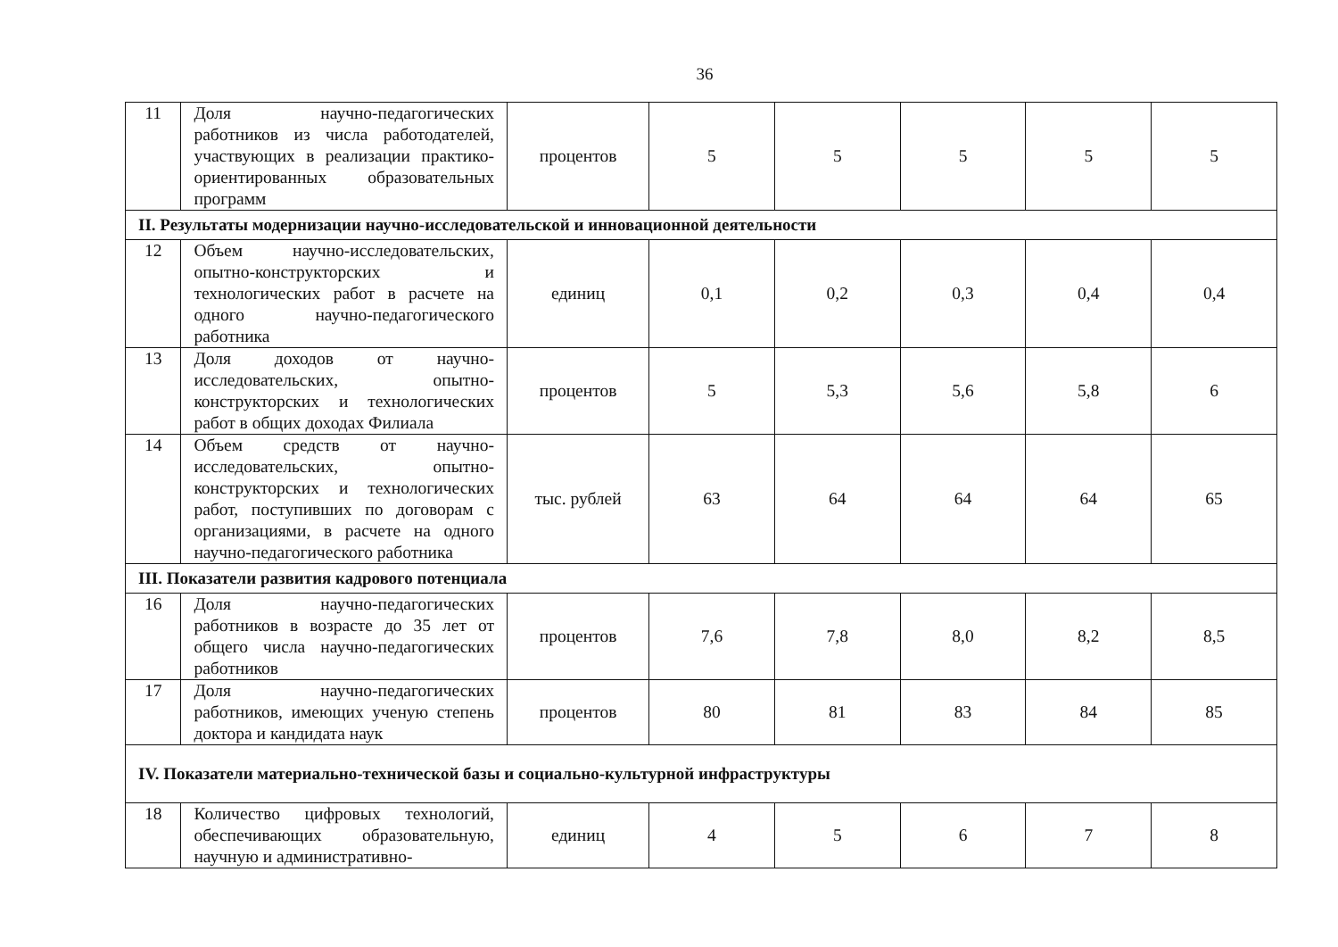36
| 11 | Доля научно-педагогических работников из числа работодателей, участвующих в реализации практико-ориентированных образовательных программ | процентов | 5 | 5 | 5 | 5 | 5 |
| II. Результаты модернизации научно-исследовательской и инновационной деятельности | | | | | | | |
| 12 | Объем научно-исследовательских, опытно-конструкторских и технологических работ в расчете на одного научно-педагогического работника | единиц | 0,1 | 0,2 | 0,3 | 0,4 | 0,4 |
| 13 | Доля доходов от научно-исследовательских, опытно-конструкторских и технологических работ в общих доходах Филиала | процентов | 5 | 5,3 | 5,6 | 5,8 | 6 |
| 14 | Объем средств от научно-исследовательских, опытно-конструкторских и технологических работ, поступивших по договорам с организациями, в расчете на одного научно-педагогического работника | тыс. рублей | 63 | 64 | 64 | 64 | 65 |
| III. Показатели развития кадрового потенциала | | | | | | | |
| 16 | Доля научно-педагогических работников в возрасте до 35 лет от общего числа научно-педагогических работников | процентов | 7,6 | 7,8 | 8,0 | 8,2 | 8,5 |
| 17 | Доля научно-педагогических работников, имеющих ученую степень доктора и кандидата наук | процентов | 80 | 81 | 83 | 84 | 85 |
| IV. Показатели материально-технической базы и социально-культурной инфраструктуры | | | | | | | |
| 18 | Количество цифровых технологий, обеспечивающих образовательную, научную и административно- | единиц | 4 | 5 | 6 | 7 | 8 |